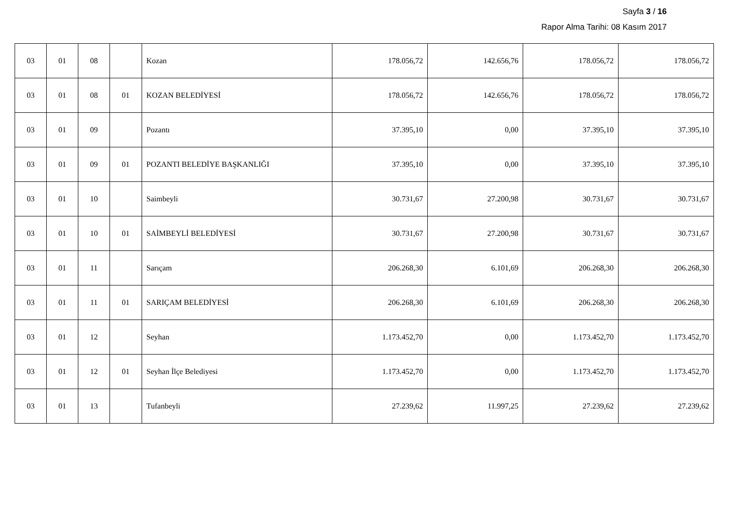Sayfa 3 / 16
Rapor Alma Tarihi: 08 Kasım 2017
| 03 | 01 | 08 | | Kozan | 178.056,72 | 142.656,76 | 178.056,72 | 178.056,72 |
| 03 | 01 | 08 | 01 | KOZAN BELEDİYESİ | 178.056,72 | 142.656,76 | 178.056,72 | 178.056,72 |
| 03 | 01 | 09 | | Pozantı | 37.395,10 | 0,00 | 37.395,10 | 37.395,10 |
| 03 | 01 | 09 | 01 | POZANTI BELEDİYE BAŞKANLIĞI | 37.395,10 | 0,00 | 37.395,10 | 37.395,10 |
| 03 | 01 | 10 | | Saimbeyli | 30.731,67 | 27.200,98 | 30.731,67 | 30.731,67 |
| 03 | 01 | 10 | 01 | SAİMBEYLİ BELEDİYESİ | 30.731,67 | 27.200,98 | 30.731,67 | 30.731,67 |
| 03 | 01 | 11 | | Sarıçam | 206.268,30 | 6.101,69 | 206.268,30 | 206.268,30 |
| 03 | 01 | 11 | 01 | SARIÇAM BELEDİYESİ | 206.268,30 | 6.101,69 | 206.268,30 | 206.268,30 |
| 03 | 01 | 12 | | Seyhan | 1.173.452,70 | 0,00 | 1.173.452,70 | 1.173.452,70 |
| 03 | 01 | 12 | 01 | Seyhan İlçe Belediyesi | 1.173.452,70 | 0,00 | 1.173.452,70 | 1.173.452,70 |
| 03 | 01 | 13 | | Tufanbeyli | 27.239,62 | 11.997,25 | 27.239,62 | 27.239,62 |